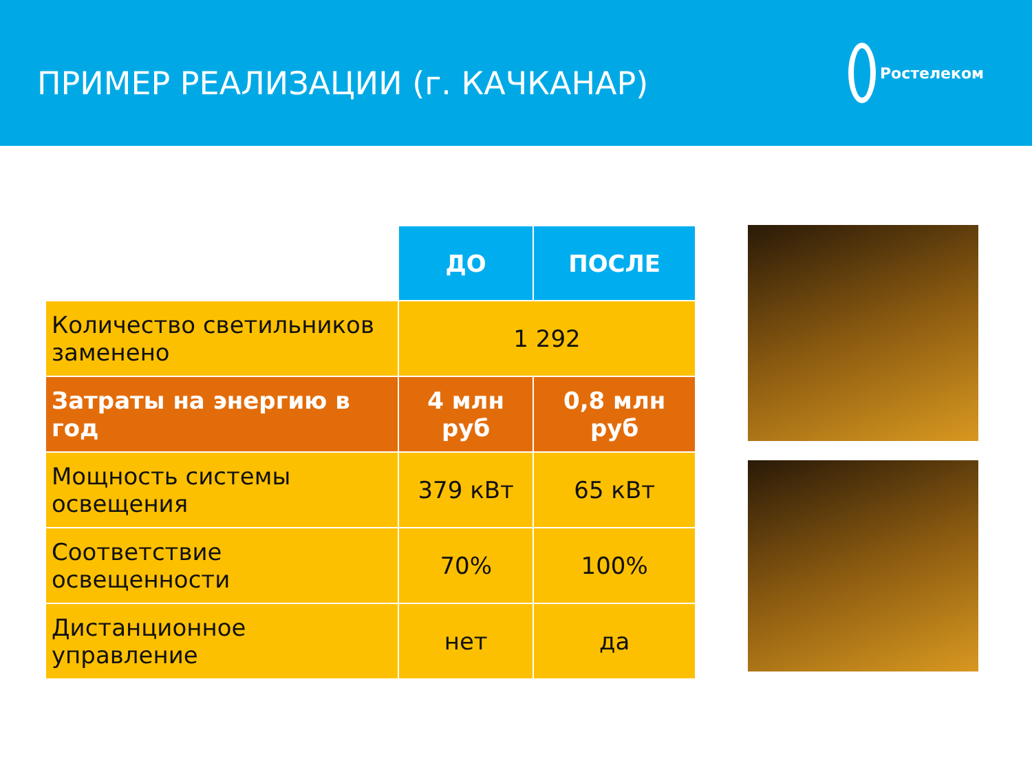ПРИМЕР РЕАЛИЗАЦИИ (г. КАЧКАНАР)
Ростелеком
| | ДО | ПОСЛЕ |
| Количество светильников заменено | 1 292 | |
| Затраты на энергию в год | 4 млн руб | 0,8 млн руб |
| Мощность системы освещения | 379 кВт | 65 кВт |
| Соответствие освещенности | 70% | 100% |
| Дистанционное управление | нет | да |